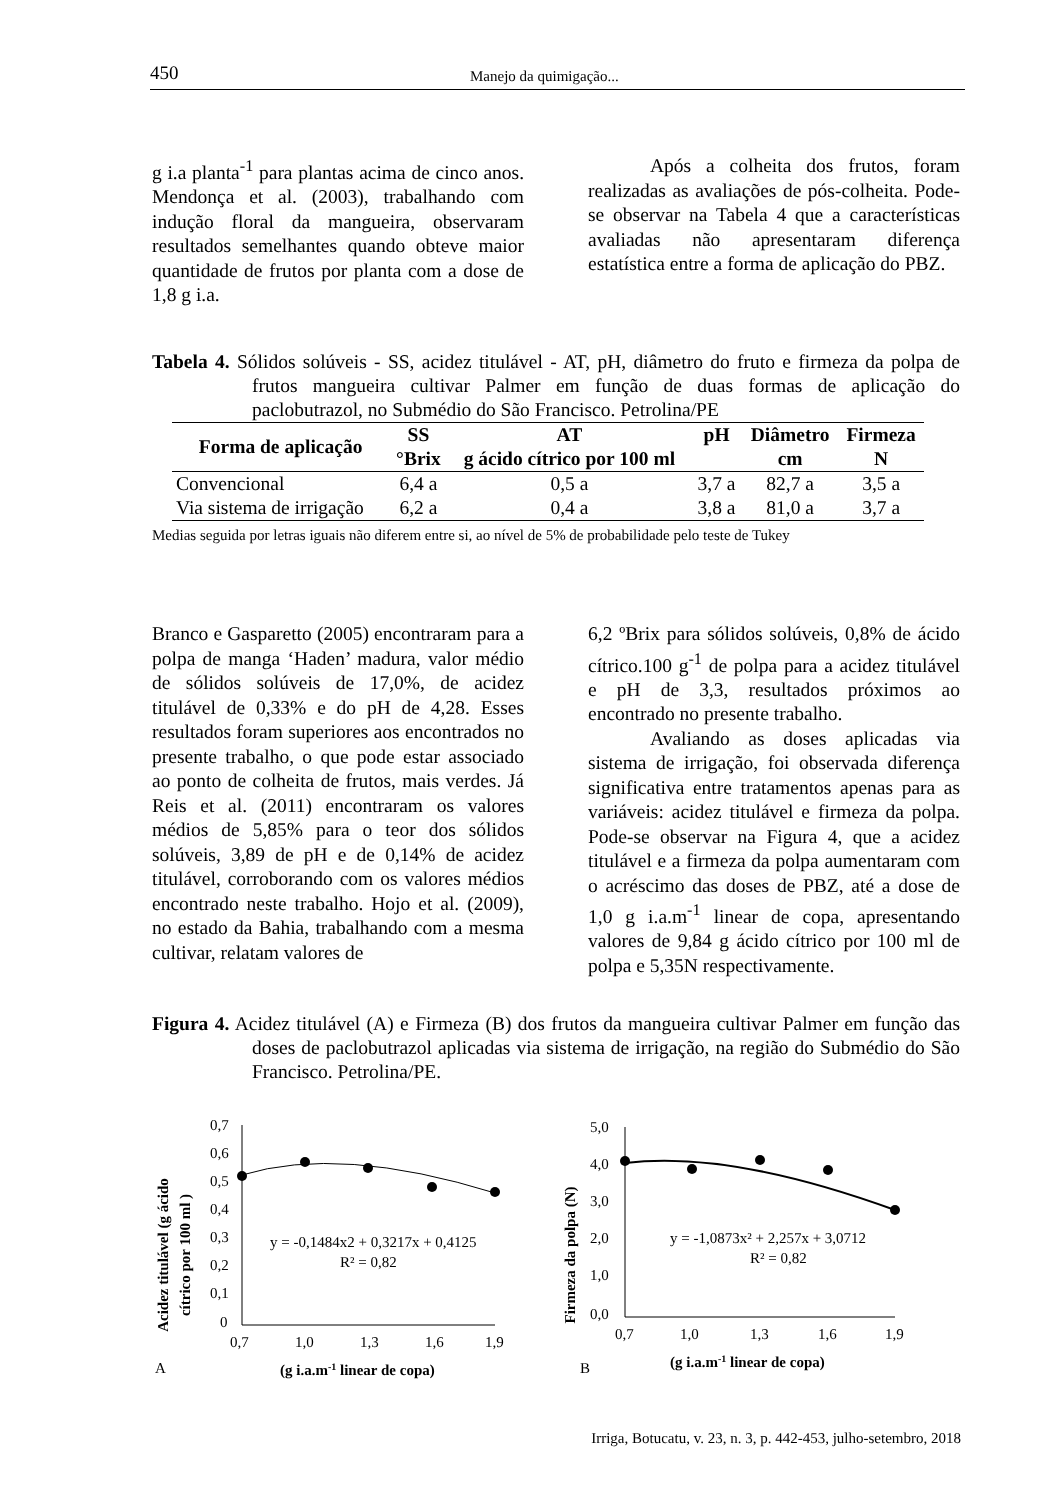450 Manejo da quimigação...
g i.a planta<sup>-1</sup> para plantas acima de cinco anos. Mendonça et al. (2003), trabalhando com indução floral da mangueira, observaram resultados semelhantes quando obteve maior quantidade de frutos por planta com a dose de 1,8 g i.a.
Após a colheita dos frutos, foram realizadas as avaliações de pós-colheita. Pode-se observar na Tabela 4 que a características avaliadas não apresentaram diferença estatística entre a forma de aplicação do PBZ.
Tabela 4. Sólidos solúveis - SS, acidez titulável - AT, pH, diâmetro do fruto e firmeza da polpa de frutos mangueira cultivar Palmer em função de duas formas de aplicação do paclobutrazol, no Submédio do São Francisco. Petrolina/PE
| Forma de aplicação | SS | AT | pH | Diâmetro | Firmeza |
| --- | --- | --- | --- | --- | --- |
| | °Brix | g ácido cítrico por 100 ml | | cm | N |
| Convencional | 6,4 a | 0,5 a | 3,7 a | 82,7 a | 3,5 a |
| Via sistema de irrigação | 6,2 a | 0,4 a | 3,8 a | 81,0 a | 3,7 a |
Medias seguida por letras iguais não diferem entre si, ao nível de 5% de probabilidade pelo teste de Tukey
Branco e Gasparetto (2005) encontraram para a polpa de manga ‘Haden’ madura, valor médio de sólidos solúveis de 17,0%, de acidez titulável de 0,33% e do pH de 4,28. Esses resultados foram superiores aos encontrados no presente trabalho, o que pode estar associado ao ponto de colheita de frutos, mais verdes. Já Reis et al. (2011) encontraram os valores médios de 5,85% para o teor dos sólidos solúveis, 3,89 de pH e de 0,14% de acidez titulável, corroborando com os valores médios encontrado neste trabalho. Hojo et al. (2009), no estado da Bahia, trabalhando com a mesma cultivar, relatam valores de
6,2 ºBrix para sólidos solúveis, 0,8% de ácido cítrico.100 g<sup>-1</sup> de polpa para a acidez titulável e pH de 3,3, resultados próximos ao encontrado no presente trabalho.
Avaliando as doses aplicadas via sistema de irrigação, foi observada diferença significativa entre tratamentos apenas para as variáveis: acidez titulável e firmeza da polpa. Pode-se observar na Figura 4, que a acidez titulável e a firmeza da polpa aumentaram com o acréscimo das doses de PBZ, até a dose de 1,0 g i.a.m<sup>-1</sup> linear de copa, apresentando valores de 9,84 g ácido cítrico por 100 ml de polpa e 5,35N respectivamente.
Figura 4. Acidez titulável (A) e Firmeza (B) dos frutos da mangueira cultivar Palmer em função das doses de paclobutrazol aplicadas via sistema de irrigação, na região do Submédio do São Francisco. Petrolina/PE.
Acidez titulável (g ácido
cítrico por 100 ml )
0,7
0,6
0,5
0,4
0,3
0,2
0,1
0
0,7
1,0
1,3
1,6
1,9
A
(g i.a.m-1 linear de copa)
y = -0,1484x2 + 0,3217x + 0,4125
R² = 0,82
Firmeza da polpa (N)
5,0
4,0
3,0
2,0
1,0
0,0
0,7
1,0
1,3
1,6
1,9
B
(g i.a.m-1 linear de copa)
y = -1,0873x² + 2,257x + 3,0712
R² = 0,82
Irriga, Botucatu, v. 23, n. 3, p. 442-453, julho-setembro, 2018